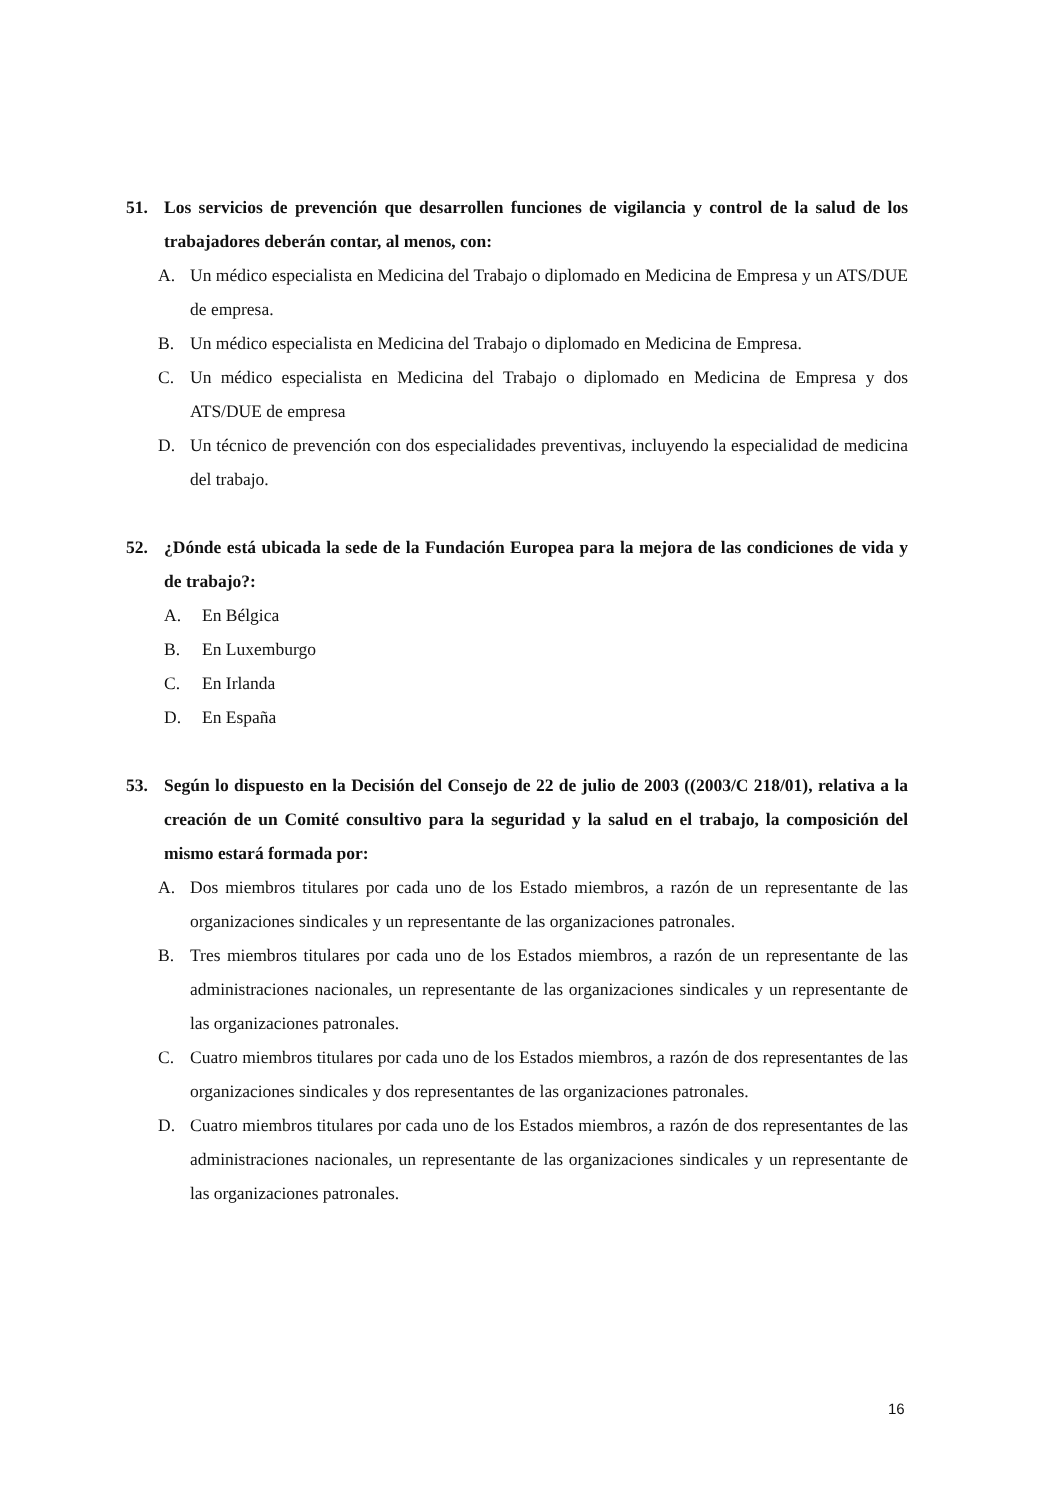51. Los servicios de prevención que desarrollen funciones de vigilancia y control de la salud de los trabajadores deberán contar, al menos, con:
A. Un médico especialista en Medicina del Trabajo o diplomado en Medicina de Empresa y un ATS/DUE de empresa.
B. Un médico especialista en Medicina del Trabajo o diplomado en Medicina de Empresa.
C. Un médico especialista en Medicina del Trabajo o diplomado en Medicina de Empresa y dos ATS/DUE de empresa
D. Un técnico de prevención con dos especialidades preventivas, incluyendo la especialidad de medicina del trabajo.
52. ¿Dónde está ubicada la sede de la Fundación Europea para la mejora de las condiciones de vida y de trabajo?:
A. En Bélgica
B. En Luxemburgo
C. En Irlanda
D. En España
53. Según lo dispuesto en la Decisión del Consejo de 22 de julio de 2003 ((2003/C 218/01), relativa a la creación de un Comité consultivo para la seguridad y la salud en el trabajo, la composición del mismo estará formada por:
A. Dos miembros titulares por cada uno de los Estado miembros, a razón de un representante de las organizaciones sindicales y un representante de las organizaciones patronales.
B. Tres miembros titulares por cada uno de los Estados miembros, a razón de un representante de las administraciones nacionales, un representante de las organizaciones sindicales y un representante de las organizaciones patronales.
C. Cuatro miembros titulares por cada uno de los Estados miembros, a razón de dos representantes de las organizaciones sindicales y dos representantes de las organizaciones patronales.
D. Cuatro miembros titulares por cada uno de los Estados miembros, a razón de dos representantes de las administraciones nacionales, un representante de las organizaciones sindicales y un representante de las organizaciones patronales.
16